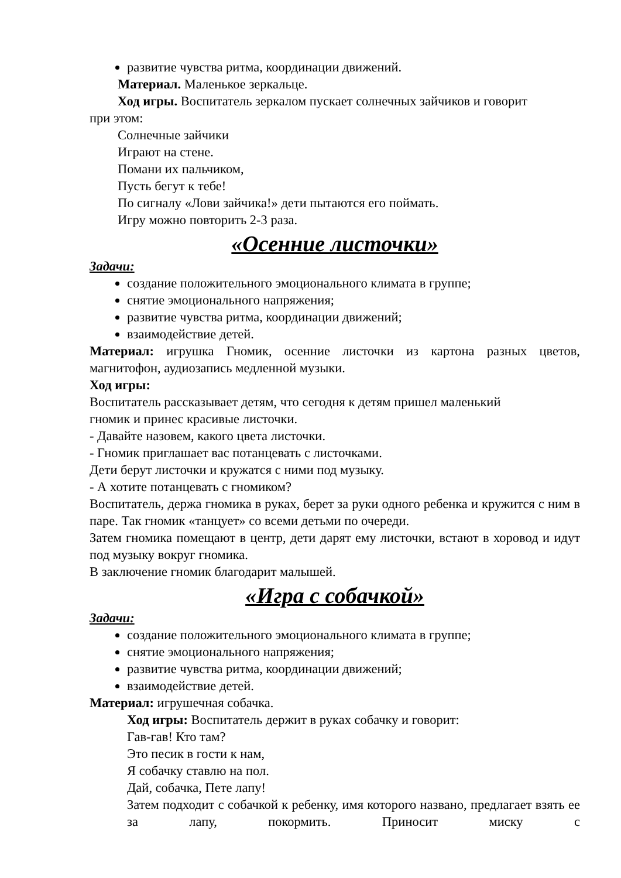развитие чувства ритма, координации движений.
Материал. Маленькое зеркальце.
Ход игры. Воспитатель зеркалом пускает солнечных зайчиков и говорит
при этом:
Солнечные зайчики
Играют на стене.
Помани их пальчиком,
Пусть бегут к тебе!
По сигналу «Лови зайчика!» дети пытаются его поймать.
Игру можно повторить 2-3 раза.
«Осенние листочки»
Задачи:
создание положительного эмоционального климата в группе;
снятие эмоционального напряжения;
развитие чувства ритма, координации движений;
взаимодействие детей.
Материал: игрушка Гномик, осенние листочки из картона разных цветов, магнитофон, аудиозапись медленной музыки.
Ход игры:
Воспитатель рассказывает детям, что сегодня к детям пришел маленький
гномик и принес красивые листочки.
- Давайте назовем, какого цвета листочки.
- Гномик приглашает вас потанцевать с листочками.
Дети берут листочки и кружатся с ними под музыку.
- А хотите потанцевать с гномиком?
Воспитатель, держа гномика в руках, берет за руки одного ребенка и кружится с ним в паре. Так гномик «танцует» со всеми детьми по очереди.
Затем гномика помещают в центр, дети дарят ему листочки, встают в хоровод и идут под музыку вокруг гномика.
В заключение гномик благодарит малышей.
«Игра с собачкой»
Задачи:
создание положительного эмоционального климата в группе;
снятие эмоционального напряжения;
развитие чувства ритма, координации движений;
взаимодействие детей.
Материал: игрушечная собачка.
Ход игры: Воспитатель держит в руках собачку и говорит:
Гав-гав! Кто там?
Это песик в гости к нам,
Я собачку ставлю на пол.
Дай, собачка, Пете лапу!
Затем подходит с собачкой к ребенку, имя которого названо, предлагает взять ее за лапу, покормить. Приносит миску с